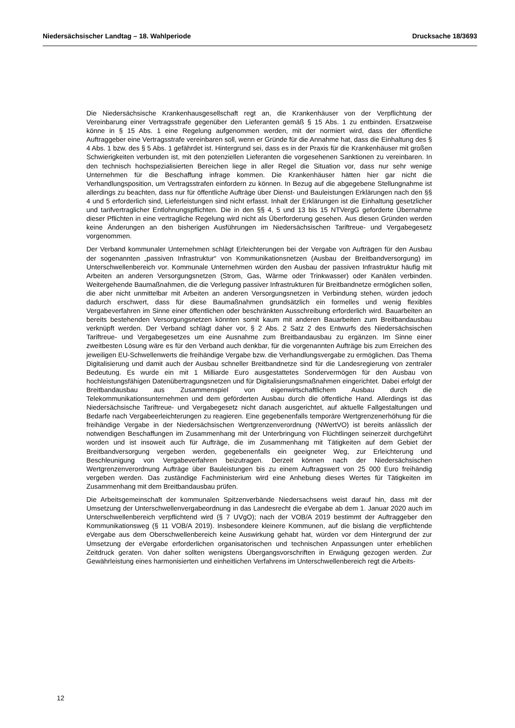Niedersächsischer Landtag – 18. Wahlperiode Drucksache 18/3693
Die Niedersächsische Krankenhausgesellschaft regt an, die Krankenhäuser von der Verpflichtung der Vereinbarung einer Vertragsstrafe gegenüber den Lieferanten gemäß § 15 Abs. 1 zu entbinden. Ersatzweise könne in § 15 Abs. 1 eine Regelung aufgenommen werden, mit der normiert wird, dass der öffentliche Auftraggeber eine Vertragsstrafe vereinbaren soll, wenn er Gründe für die Annahme hat, dass die Einhaltung des § 4 Abs. 1 bzw. des § 5 Abs. 1 gefährdet ist. Hintergrund sei, dass es in der Praxis für die Krankenhäuser mit großen Schwierigkeiten verbunden ist, mit den potenziellen Lieferanten die vorgesehenen Sanktionen zu vereinbaren. In den technisch hochspezialisierten Bereichen liege in aller Regel die Situation vor, dass nur sehr wenige Unternehmen für die Beschaffung infrage kommen. Die Krankenhäuser hätten hier gar nicht die Verhandlungsposition, um Vertragsstrafen einfordern zu können. In Bezug auf die abgegebene Stellungnahme ist allerdings zu beachten, dass nur für öffentliche Aufträge über Dienst- und Bauleistungen Erklärungen nach den §§ 4 und 5 erforderlich sind, Lieferleistungen sind nicht erfasst. Inhalt der Erklärungen ist die Einhaltung gesetzlicher und tarifvertraglicher Entlohnungspflichten. Die in den §§ 4, 5 und 13 bis 15 NTVergG geforderte Übernahme dieser Pflichten in eine vertragliche Regelung wird nicht als Überforderung gesehen. Aus diesen Gründen werden keine Änderungen an den bisherigen Ausführungen im Niedersächsischen Tariftreue- und Vergabegesetz vorgenommen.
Der Verband kommunaler Unternehmen schlägt Erleichterungen bei der Vergabe von Aufträgen für den Ausbau der sogenannten „passiven Infrastruktur“ von Kommunikationsnetzen (Ausbau der Breitbandversorgung) im Unterschwellenbereich vor. Kommunale Unternehmen würden den Ausbau der passiven Infrastruktur häufig mit Arbeiten an anderen Versorgungsnetzen (Strom, Gas, Wärme oder Trinkwasser) oder Kanälen verbinden. Weitergehende Baumaßnahmen, die die Verlegung passiver Infrastrukturen für Breitbandnetze ermöglichen sollen, die aber nicht unmittelbar mit Arbeiten an anderen Versorgungsnetzen in Verbindung stehen, würden jedoch dadurch erschwert, dass für diese Baumaßnahmen grundsätzlich ein formelles und wenig flexibles Vergabeverfahren im Sinne einer öffentlichen oder beschränkten Ausschreibung erforderlich wird. Bauarbeiten an bereits bestehenden Versorgungsnetzen könnten somit kaum mit anderen Bauarbeiten zum Breitbandausbau verknüpft werden. Der Verband schlägt daher vor, § 2 Abs. 2 Satz 2 des Entwurfs des Niedersächsischen Tariftreue- und Vergabegesetzes um eine Ausnahme zum Breitbandausbau zu ergänzen. Im Sinne einer zweitbesten Lösung wäre es für den Verband auch denkbar, für die vorgenannten Aufträge bis zum Erreichen des jeweiligen EU-Schwellenwerts die freihändige Vergabe bzw. die Verhandlungsvergabe zu ermöglichen. Das Thema Digitalisierung und damit auch der Ausbau schneller Breitbandnetze sind für die Landesregierung von zentraler Bedeutung. Es wurde ein mit 1 Milliarde Euro ausgestattetes Sondervermögen für den Ausbau von hochleistungsfähigen Datenübertragungsnetzen und für Digitalisierungsmaßnahmen eingerichtet. Dabei erfolgt der Breitbandausbau aus Zusammenspiel von eigenwirtschaftlichem Ausbau durch die Telekommunikationsunternehmen und dem geförderten Ausbau durch die öffentliche Hand. Allerdings ist das Niedersächsische Tariftreue- und Vergabegesetz nicht danach ausgerichtet, auf aktuelle Fallgestaltungen und Bedarfe nach Vergabeerleichterungen zu reagieren. Eine gegebenenfalls temporäre Wertgrenzenerhöhung für die freihändige Vergabe in der Niedersächsischen Wertgrenzenverordnung (NWertVO) ist bereits anlässlich der notwendigen Beschaffungen im Zusammenhang mit der Unterbringung von Flüchtlingen seinerzeit durchgeführt worden und ist insoweit auch für Aufträge, die im Zusammenhang mit Tätigkeiten auf dem Gebiet der Breitbandversorgung vergeben werden, gegebenenfalls ein geeigneter Weg, zur Erleichterung und Beschleunigung von Vergabeverfahren beizutragen. Derzeit können nach der Niedersächsischen Wertgrenzenverordnung Aufträge über Bauleistungen bis zu einem Auftragswert von 25 000 Euro freihändig vergeben werden. Das zuständige Fachministerium wird eine Anhebung dieses Wertes für Tätigkeiten im Zusammenhang mit dem Breitbandausbau prüfen.
Die Arbeitsgemeinschaft der kommunalen Spitzenverbände Niedersachsens weist darauf hin, dass mit der Umsetzung der Unterschwellenvergabeordnung in das Landesrecht die eVergabe ab dem 1. Januar 2020 auch im Unterschwellenbereich verpflichtend wird (§ 7 UVgO); nach der VOB/A 2019 bestimmt der Auftraggeber den Kommunikationsweg (§ 11 VOB/A 2019). Insbesondere kleinere Kommunen, auf die bislang die verpflichtende eVergabe aus dem Oberschwellenbereich keine Auswirkung gehabt hat, würden vor dem Hintergrund der zur Umsetzung der eVergabe erforderlichen organisatorischen und technischen Anpassungen unter erheblichen Zeitdruck geraten. Von daher sollten wenigstens Übergangsvorschriften in Erwägung gezogen werden. Zur Gewährleistung eines harmonisierten und einheitlichen Verfahrens im Unterschwellenbereich regt die Arbeits-
12